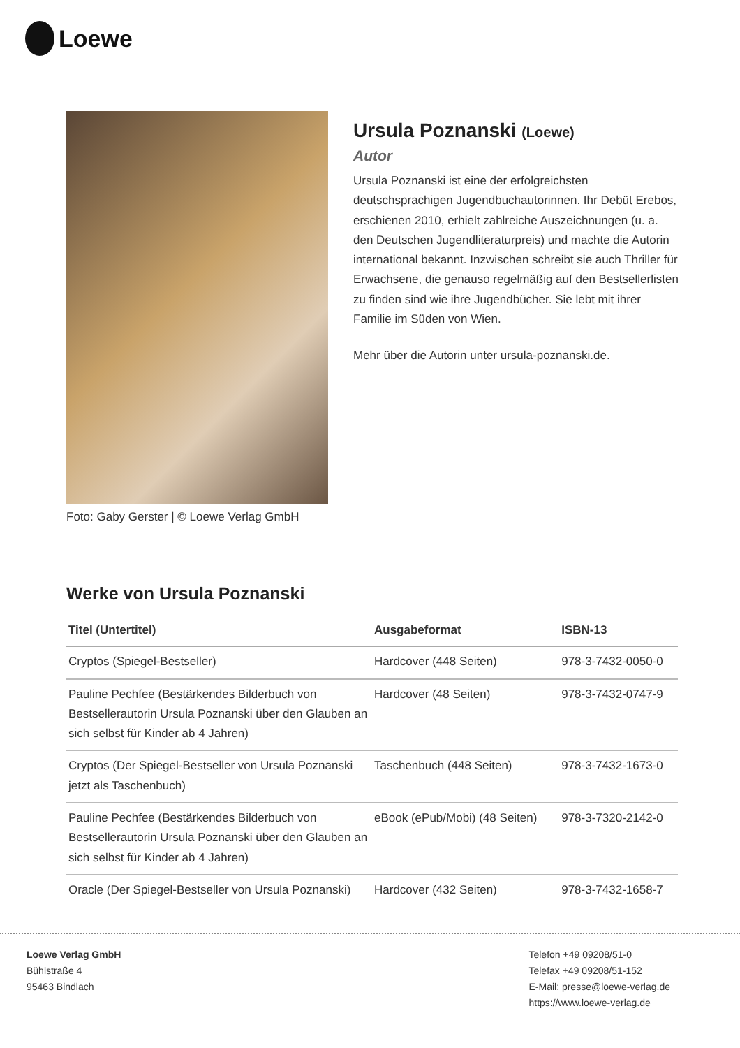Loewe
Foto: Gaby Gerster | © Loewe Verlag GmbH
Ursula Poznanski (Loewe)
Autor
Ursula Poznanski ist eine der erfolgreichsten deutschsprachigen Jugendbuchautorinnen. Ihr Debüt Erebos, erschienen 2010, erhielt zahlreiche Auszeichnungen (u. a. den Deutschen Jugendliteraturpreis) und machte die Autorin international bekannt. Inzwischen schreibt sie auch Thriller für Erwachsene, die genauso regelmäßig auf den Bestsellerlisten zu finden sind wie ihre Jugendbücher. Sie lebt mit ihrer Familie im Süden von Wien.
Mehr über die Autorin unter ursula-poznanski.de.
Werke von Ursula Poznanski
| Titel (Untertitel) | Ausgabeformat | ISBN-13 |
| --- | --- | --- |
| Cryptos (Spiegel-Bestseller) | Hardcover (448 Seiten) | 978-3-7432-0050-0 |
| Pauline Pechfee (Bestärkendes Bilderbuch von Bestsellerautorin Ursula Poznanski über den Glauben an sich selbst für Kinder ab 4 Jahren) | Hardcover (48 Seiten) | 978-3-7432-0747-9 |
| Cryptos (Der Spiegel-Bestseller von Ursula Poznanski jetzt als Taschenbuch) | Taschenbuch (448 Seiten) | 978-3-7432-1673-0 |
| Pauline Pechfee (Bestärkendes Bilderbuch von Bestsellerautorin Ursula Poznanski über den Glauben an sich selbst für Kinder ab 4 Jahren) | eBook (ePub/Mobi) (48 Seiten) | 978-3-7320-2142-0 |
| Oracle (Der Spiegel-Bestseller von Ursula Poznanski) | Hardcover (432 Seiten) | 978-3-7432-1658-7 |
Loewe Verlag GmbH
Bühlstraße 4
95463 Bindlach
Telefon +49 09208/51-0
Telefax +49 09208/51-152
E-Mail: presse@loewe-verlag.de
https://www.loewe-verlag.de